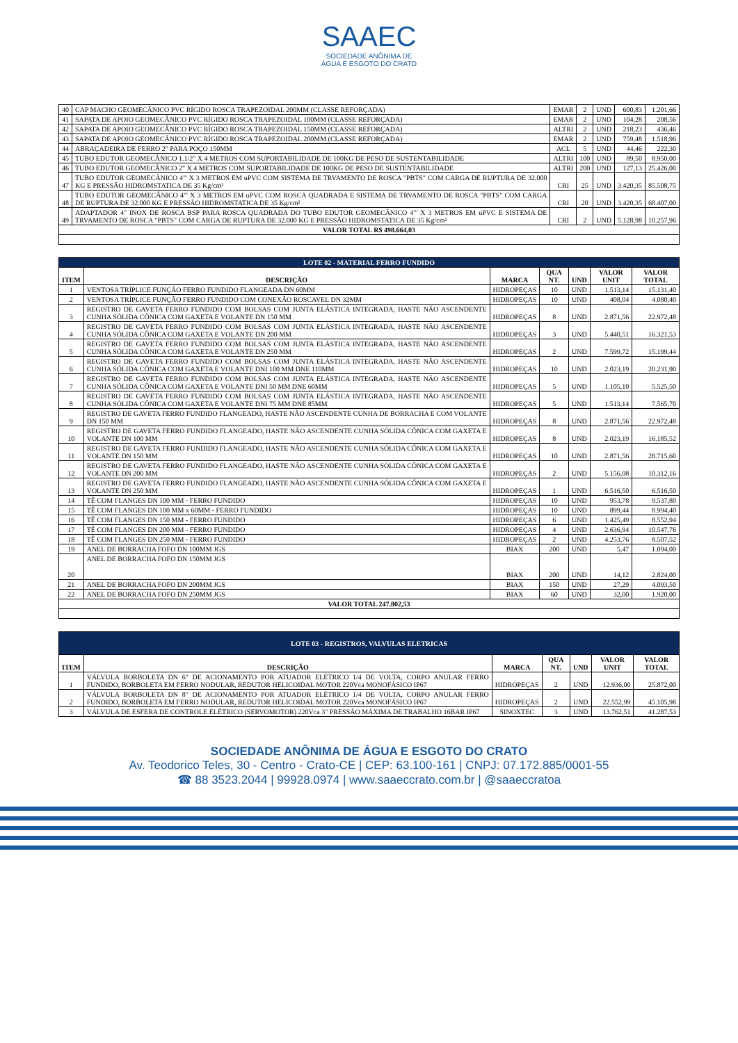SAAEC
SOCIEDADE ANÔNIMA DE
ÁGUA E ESGOTO DO CRATO
| 40 | CAP MACHO GEOMECÂNICO PVC RÍGIDO ROSCA TRAPEZOIDAL 200MM (CLASSE REFORÇADA) | EMAR | 2 | UND | 600,83 | 1.201,66 |
| 41 | SAPATA DE APOIO GEOMECÂNICO PVC RÍGIDO ROSCA TRAPEZOIDAL 100MM (CLASSE REFORÇADA) | EMAR | 2 | UND | 104,28 | 208,56 |
| 42 | SAPATA DE APOIO GEOMECÂNICO PVC RÍGIDO ROSCA TRAPEZOIDAL 150MM (CLASSE REFORÇADA) | ALTRI | 2 | UND | 218,23 | 436,46 |
| 43 | SAPATA DE APOIO GEOMECÂNICO PVC RÍGIDO ROSCA TRAPEZOIDAL 200MM (CLASSE REFORÇADA) | EMAR | 2 | UND | 759,48 | 1.518,96 |
| 44 | ABRAÇADEIRA DE FERRO 2" PARA POÇO 150MM | ACL | 5 | UND | 44,46 | 222,30 |
| 45 | TUBO EDUTOR GEOMECÂNICO 1.1/2" X 4 METROS COM SUPORTABILIDADE DE 100KG DE PESO DE SUSTENTABILIDADE | ALTRI | 100 | UND | 89,50 | 8.950,00 |
| 46 | TUBO EDUTOR GEOMECÂNICO 2" X 4 METROS COM SUPORTABILIDADE DE 100KG DE PESO DE SUSTENTABILIDADE | ALTRI | 200 | UND | 127,13 | 25.426,00 |
| 47 | TUBO EDUTOR GEOMECÂNICO 4"' X 3 METROS EM uPVC COM SISTEMA DE TRVAMENTO DE ROSCA "PBTS" COM CARGA DE RUPTURA DE 32.000 KG E PRESSÃO HIDROMSTATICA DE 35 Kg/cm² | CRI | 25 | UND | 3.420,35 | 85.508,75 |
| 48 | TUBO EDUTOR GEOMECÂNICO 4"' X 3 METROS EM uPVC COM ROSCA QUADRADA E SISTEMA DE TRVAMENTO DE ROSCA "PBTS" COM CARGA DE RUPTURA DE 32.000 KG E PRESSÃO HIDROMSTATICA DE 35 Kg/cm² | CRI | 20 | UND | 3.420,35 | 68.407,00 |
| 49 | ADAPTADOR 4" INOX DE ROSCA BSP PARA ROSCA QUADRADA DO TUBO EDUTOR GEOMECÂNICO 4"' X 3 METROS EM uPVC E SISTEMA DE TRVAMENTO DE ROSCA "PBTS" COM CARGA DE RUPTURA DE 32.000 KG E PRESSÃO HIDROMSTATICA DE 35 Kg/cm² | CRI | 2 | UND | 5.128,98 | 10.257,96 |
| VALOR TOTAL R$ 498.664,03 | | | | | | |
| LOTE 02 - MATERIAL FERRO FUNDIDO | | | | | | |
| ITEM | DESCRIÇÃO | MARCA | QUA NT. | UND | VALOR UNIT | VALOR TOTAL |
| 1 | VENTOSA TRÍPLICE FUNÇÃO FERRO FUNDIDO FLANGEADA DN 60MM | HIDROPEÇAS | 10 | UND | 1.513,14 | 15.131,40 |
| 2 | VENTOSA TRÍPLICE FUNÇÃO FERRO FUNDIDO COM CONEXÃO ROSCAVEL DN 32MM | HIDROPEÇAS | 10 | UND | 408,04 | 4.080,40 |
| 3 | REGISTRO DE GAVETA FERRO FUNDIDO COM BOLSAS COM JUNTA ELÁSTICA INTEGRADA, HASTE NÃO ASCENDENTE CUNHA SÓLIDA CÔNICA COM GAXETA E VOLANTE DN 150 MM | HIDROPEÇAS | 8 | UND | 2.871,56 | 22.972,48 |
| 4 | REGISTRO DE GAVETA FERRO FUNDIDO COM BOLSAS COM JUNTA ELÁSTICA INTEGRADA, HASTE NÃO ASCENDENTE CUNHA SÓLIDA CÔNICA COM GAXETA E VOLANTE DN 200 MM | HIDROPEÇAS | 3 | UND | 5.440,51 | 16.321,53 |
| 5 | REGISTRO DE GAVETA FERRO FUNDIDO COM BOLSAS COM JUNTA ELÁSTICA INTEGRADA, HASTE NÃO ASCENDENTE CUNHA SÓLIDA CÔNICA COM GAXETA E VOLANTE DN 250 MM | HIDROPEÇAS | 2 | UND | 7.599,72 | 15.199,44 |
| 6 | REGISTRO DE GAVETA FERRO FUNDIDO COM BOLSAS COM JUNTA ELÁSTICA INTEGRADA, HASTE NÃO ASCENDENTE CUNHA SÓLIDA CÔNICA COM GAXETA E VOLANTE DNI 100 MM DNE 110MM | HIDROPEÇAS | 10 | UND | 2.023,19 | 20.231,90 |
| 7 | REGISTRO DE GAVETA FERRO FUNDIDO COM BOLSAS COM JUNTA ELÁSTICA INTEGRADA, HASTE NÃO ASCENDENTE CUNHA SÓLIDA CÔNICA COM GAXETA E VOLANTE DNI 50 MM DNE 60MM | HIDROPEÇAS | 5 | UND | 1.105,10 | 5.525,50 |
| 8 | REGISTRO DE GAVETA FERRO FUNDIDO COM BOLSAS COM JUNTA ELÁSTICA INTEGRADA, HASTE NÃO ASCENDENTE CUNHA SÓLIDA CÔNICA COM GAXETA E VOLANTE DNI 75 MM DNE 85MM | HIDROPEÇAS | 5 | UND | 1.513,14 | 7.565,70 |
| 9 | REGISTRO DE GAVETA FERRO FUNDIDO FLANGEADO, HASTE NÃO ASCENDENTE CUNHA DE BORRACHA E COM VOLANTE DN 150 MM | HIDROPEÇAS | 8 | UND | 2.871,56 | 22.972,48 |
| 10 | REGISTRO DE GAVETA FERRO FUNDIDO FLANGEADO, HASTE NÃO ASCENDENTE CUNHA SÓLIDA CÔNICA COM GAXETA E VOLANTE DN 100 MM | HIDROPEÇAS | 8 | UND | 2.023,19 | 16.185,52 |
| 11 | REGISTRO DE GAVETA FERRO FUNDIDO FLANGEADO, HASTE NÃO ASCENDENTE CUNHA SÓLIDA CÔNICA COM GAXETA E VOLANTE DN 150 MM | HIDROPEÇAS | 10 | UND | 2.871,56 | 28.715,60 |
| 12 | REGISTRO DE GAVETA FERRO FUNDIDO FLANGEADO, HASTE NÃO ASCENDENTE CUNHA SÓLIDA CÔNICA COM GAXETA E VOLANTE DN 200 MM | HIDROPEÇAS | 2 | UND | 5.156,08 | 10.312,16 |
| 13 | REGISTRO DE GAVETA FERRO FUNDIDO FLANGEADO, HASTE NÃO ASCENDENTE CUNHA SÓLIDA CÔNICA COM GAXETA E VOLANTE DN 250 MM | HIDROPEÇAS | 1 | UND | 6.516,50 | 6.516,50 |
| 14 | TÊ COM FLANGES DN 100 MM - FERRO FUNDIDO | HIDROPEÇAS | 10 | UND | 953,78 | 9.537,80 |
| 15 | TÊ COM FLANGES DN 100 MM x 60MM - FERRO FUNDIDO | HIDROPEÇAS | 10 | UND | 899,44 | 8.994,40 |
| 16 | TÊ COM FLANGES DN 150 MM - FERRO FUNDIDO | HIDROPEÇAS | 6 | UND | 1.425,49 | 8.552,94 |
| 17 | TÊ COM FLANGES DN 200 MM - FERRO FUNDIDO | HIDROPEÇAS | 4 | UND | 2.636,94 | 10.547,76 |
| 18 | TÊ COM FLANGES DN 250 MM - FERRO FUNDIDO | HIDROPEÇAS | 2 | UND | 4.253,76 | 8.507,52 |
| 19 | ANEL DE BORRACHA FOFO DN 100MM JGS | BIAX | 200 | UND | 5,47 | 1.094,00 |
| 20 | ANEL DE BORRACHA FOFO DN 150MM JGS | BIAX | 200 | UND | 14,12 | 2.824,00 |
| 21 | ANEL DE BORRACHA FOFO DN 200MM JGS | BIAX | 150 | UND | 27,29 | 4.093,50 |
| 22 | ANEL DE BORRACHA FOFO DN 250MM JGS | BIAX | 60 | UND | 32,00 | 1.920,00 |
| VALOR TOTAL 247.802,53 | | | | | | |
| LOTE 03 - REGISTROS, VALVULAS ELETRICAS | | | | | | |
| ITEM | DESCRIÇÃO | MARCA | QUA NT. | UND | VALOR UNIT | VALOR TOTAL |
| 1 | VÁLVULA BORBOLETA DN 6" DE ACIONAMENTO POR ATUADOR ELÉTRICO 1/4 DE VOLTA, CORPO ANULAR FERRO FUNDIDO, BORBOLETA EM FERRO NODULAR, REDUTOR HELICOIDAL MOTOR 220Vca MONOFÁSICO IP67 | HIDROPEÇAS | 2 | UND | 12.936,00 | 25.872,00 |
| 2 | VÁLVULA BORBOLETA DN 8" DE ACIONAMENTO POR ATUADOR ELÉTRICO 1/4 DE VOLTA, CORPO ANULAR FERRO FUNDIDO, BORBOLETA EM FERRO NODULAR, REDUTOR HELICOIDAL MOTOR 220Vca MONOFÁSICO IP67 | HIDROPEÇAS | 2 | UND | 22.552,99 | 45.105,98 |
| 3 | VÁLVULA DE ESFERA DE CONTROLE ELÉTRICO (SERVOMOTOR) 220Vca 3" PRESSÃO MÁXIMA DE TRABALHO 16BAR IP67 | SINOXTEC | 3 | UND | 13.762,51 | 41.287,53 |
SOCIEDADE ANÔNIMA DE ÁGUA E ESGOTO DO CRATO
Av. Teodorico Teles, 30 - Centro - Crato-CE | CEP: 63.100-161 | CNPJ: 07.172.885/0001-55
☎ 88 3523.2044 | 99928.0974 | www.saaeccrato.com.br | @saaeccratoa